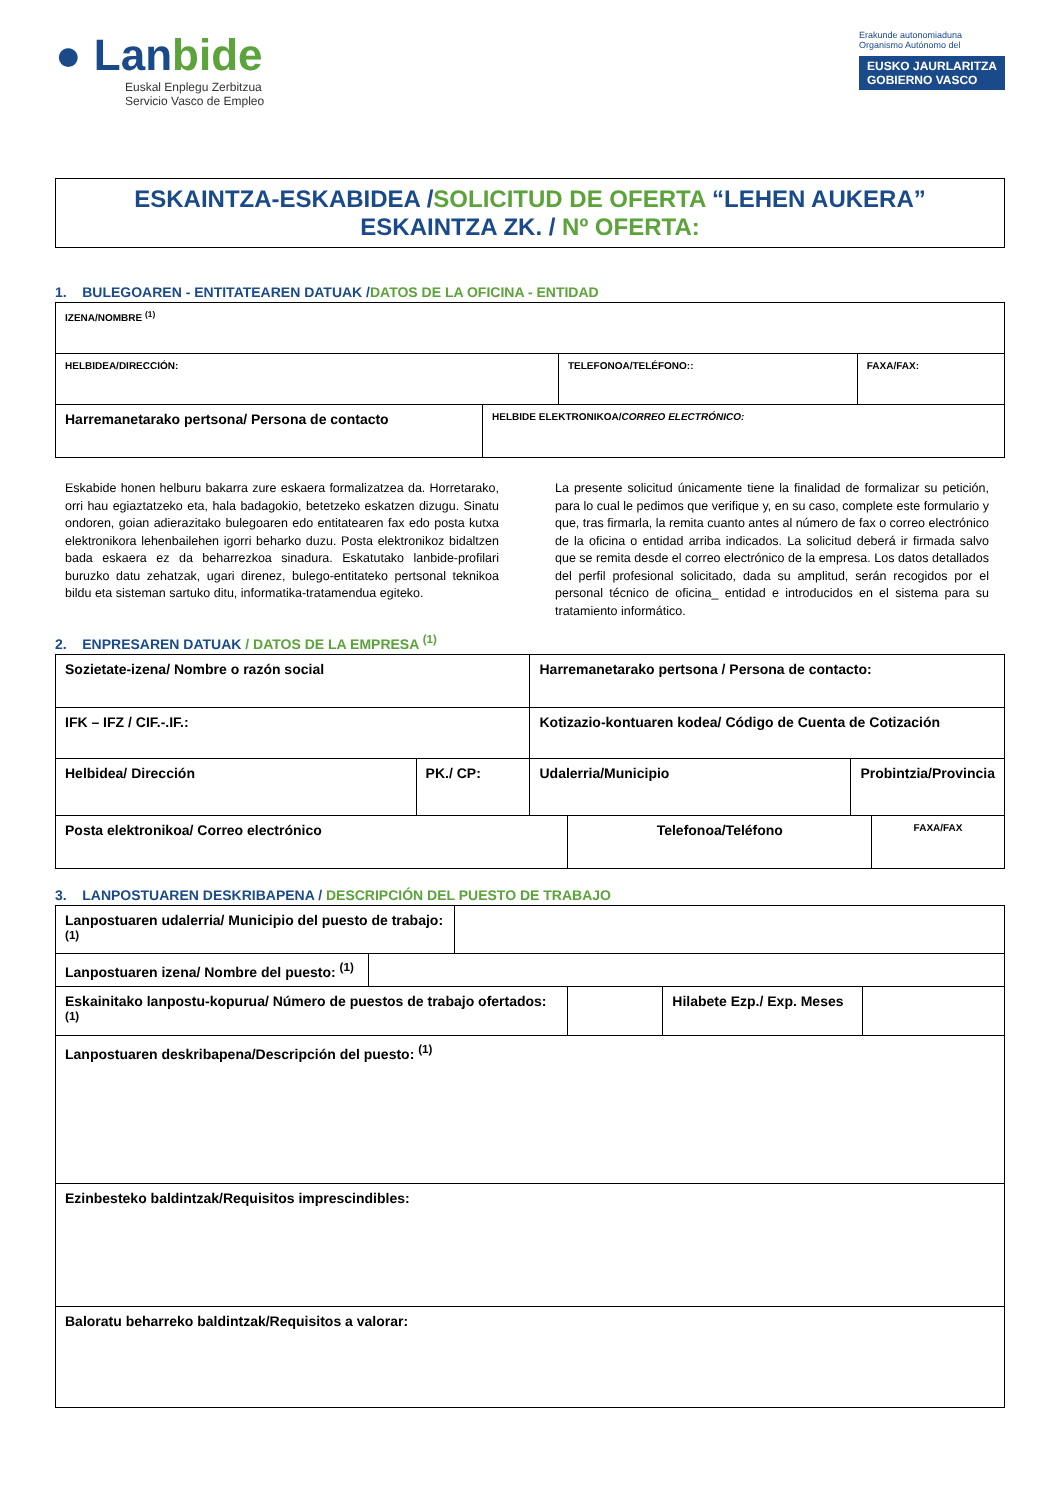● Lanbide
Euskal Enplegu Zerbitzua
Servicio Vasco de Empleo
Erakunde autonomiaduna
Organismo Autónomo del
EUSKO JAURLARITZA
GOBIERNO VASCO
ESKAINTZA-ESKABIDEA /SOLICITUD DE OFERTA “LEHEN AUKERA”
ESKAINTZA ZK. / Nº OFERTA:
1. BULEGOAREN - ENTITATEAREN DATUAK /DATOS DE LA OFICINA - ENTIDAD
| IZENA/NOMBRE <sup>(1)</sup> | | |
| HELBIDEA/DIRECCIÓN: | TELEFONOA/TELÉFONO:: | FAXA/FAX: |
| Harremanetarako pertsona/ Persona de contacto | HELBIDE ELEKTRONIKOA/ CORREO ELECTRÓNICO: |
Eskabide honen helburu bakarra zure eskaera formalizatzea da. Horretarako, orri hau egiaztatzeko eta, hala badagokio, betetzeko eskatzen dizugu. Sinatu ondoren, goian adierazitako bulegoaren edo entitatearen fax edo posta kutxa elektronikora lehenbailehen igorri beharko duzu. Posta elektronikoz bidaltzen bada eskaera ez da beharrezkoa sinadura. Eskatutako lanbide-profilari buruzko datu zehatzak, ugari direnez, bulego-entitateko pertsonal teknikoa bildu eta sisteman sartuko ditu, informatika-tratamendua egiteko.
La presente solicitud únicamente tiene la finalidad de formalizar su petición, para lo cual le pedimos que verifique y, en su caso, complete este formulario y que, tras firmarla, la remita cuanto antes al número de fax o correo electrónico de la oficina o entidad arriba indicados. La solicitud deberá ir firmada salvo que se remita desde el correo electrónico de la empresa. Los datos detallados del perfil profesional solicitado, dada su amplitud, serán recogidos por el personal técnico de oficina_ entidad e introducidos en el sistema para su tratamiento informático.
2. ENPRESAREN DATUAK / DATOS DE LA EMPRESA <sup>(1)</sup>
| Sozietate-izena/ Nombre o razón social | | Harremanetarako pertsona / Persona de contacto: | |
| IFK – IFZ / CIF.-.IF.: | | Kotizazio-kontuaren kodea/ Código de Cuenta de Cotización | |
| Helbidea/ Dirección | PK./ CP: | Udalerria/Municipio | Probintzia/Provincia |
| Posta elektronikoa/ Correo electrónico | Telefonoa/Teléfono | FAXA/FAX |
3. LANPOSTUAREN DESKRIBAPENA / DESCRIPCIÓN DEL PUESTO DE TRABAJO
| Lanpostuaren udalerria/ Municipio del puesto de trabajo:<sup>(1)</sup> | |
| Lanpostuaren izena/ Nombre del puesto: <sup>(1)</sup> | |
| Eskainitako lanpostu-kopurua/ Número de puestos de trabajo ofertados: <sup>(1)</sup> | | Hilabete Ezp./ Exp. Meses | |
| Lanpostuaren deskribapena/Descripción del puesto: <sup>(1)</sup> | | | |
| Ezinbesteko baldintzak/Requisitos imprescindibles: | | | |
| Baloratu beharreko baldintzak/Requisitos a valorar: | | | |